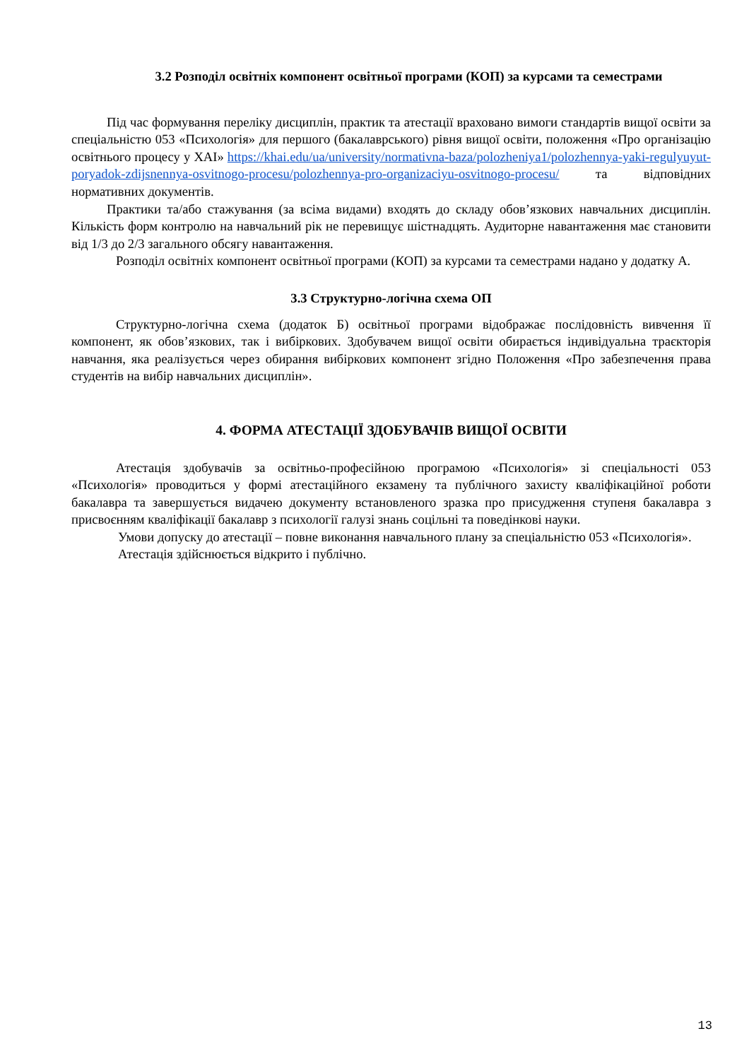3.2 Розподіл освітніх компонент освітньої програми (КОП) за курсами та семестрами
Під час формування переліку дисциплін, практик та атестації враховано вимоги стандартів вищої освіти за спеціальністю 053 «Психологія» для першого (бакалаврського) рівня вищої освіти, положення «Про організацію освітнього процесу у ХАІ» https://khai.edu/ua/university/normativna-baza/polozheniya1/polozhennya-yaki-regulyuyut-poryadok-zdijsnennya-osvitnogo-procesu/polozhennya-pro-organizaciyu-osvitnogo-procesu/ та відповідних нормативних документів.
Практики та/або стажування (за всіма видами) входять до складу обов’язкових навчальних дисциплін. Кількість форм контролю на навчальний рік не перевищує шістнадцять. Аудиторне навантаження має становити від 1/3 до 2/3 загального обсягу навантаження.
Розподіл освітніх компонент освітньої програми (КОП) за курсами та семестрами надано у додатку А.
3.3 Структурно-логічна схема ОП
Структурно-логічна схема (додаток Б) освітньої програми відображає послідовність вивчення її компонент, як обов’язкових, так і вибіркових. Здобувачем вищої освіти обирається індивідуальна траєкторія навчання, яка реалізується через обирання вибіркових компонент згідно Положення «Про забезпечення права студентів на вибір навчальних дисциплін».
4. ФОРМА АТЕСТАЦІЇ ЗДОБУВАЧІВ ВИЩОЇ ОСВІТИ
Атестація здобувачів за освітньо-професійною програмою «Психологія» зі спеціальності 053 «Психологія» проводиться у формі атестаційного екзамену та публічного захисту кваліфікаційної роботи бакалавра та завершується видачею документу встановленого зразка про присудження ступеня бакалавра з присвоєнням кваліфікації бакалавр з психології галузі знань соцільні та поведінкові науки.
Умови допуску до атестації – повне виконання навчального плану за спеціальністю 053 «Психологія».
Атестація здійснюється відкрито і публічно.
13